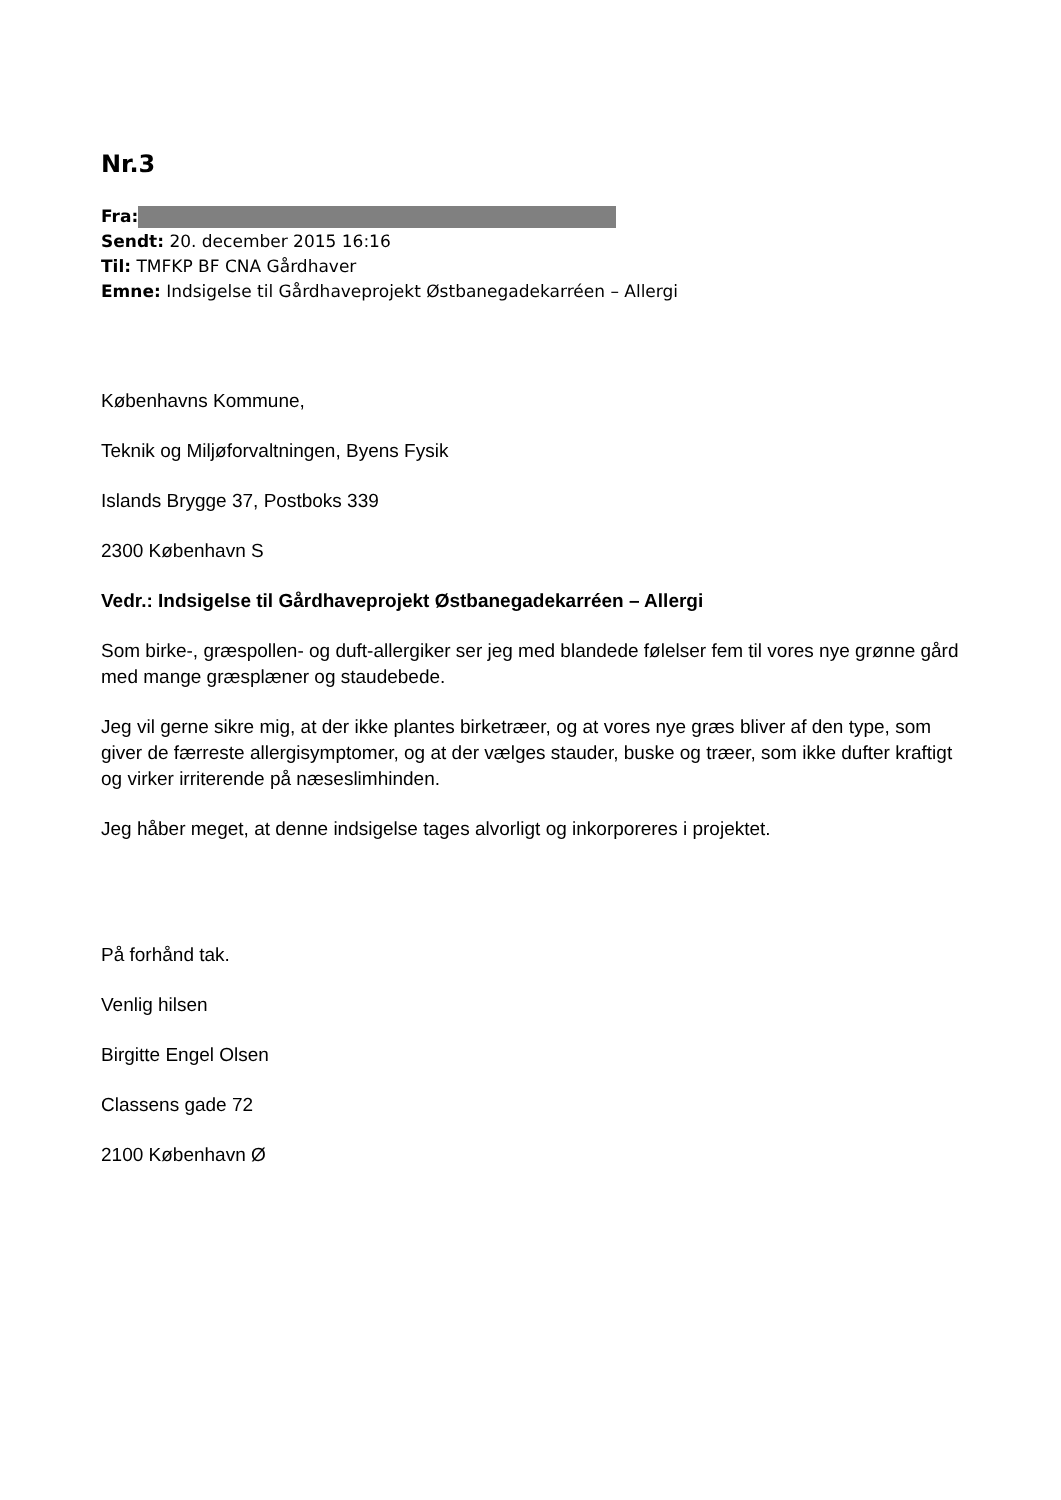Nr.3
Fra:
Sendt: 20. december 2015 16:16
Til: TMFKP BF CNA Gårdhaver
Emne: Indsigelse til Gårdhaveprojekt Østbanegadekarréen – Allergi
Københavns Kommune,
Teknik og Miljøforvaltningen, Byens Fysik
Islands Brygge 37, Postboks 339
2300 København S
Vedr.: Indsigelse til Gårdhaveprojekt Østbanegadekarréen – Allergi
Som birke-, græspollen- og duft-allergiker ser jeg med blandede følelser fem til vores nye grønne gård med mange græsplæner og staudebede.
Jeg vil gerne sikre mig, at der ikke plantes birketræer, og at vores nye græs bliver af den type, som giver de færreste allergisymptomer, og at der vælges stauder, buske og træer, som ikke dufter kraftigt og virker irriterende på næseslimhinden.
Jeg håber meget, at denne indsigelse tages alvorligt og inkorporeres i projektet.
På forhånd tak.
Venlig hilsen
Birgitte Engel Olsen
Classens gade 72
2100 København Ø